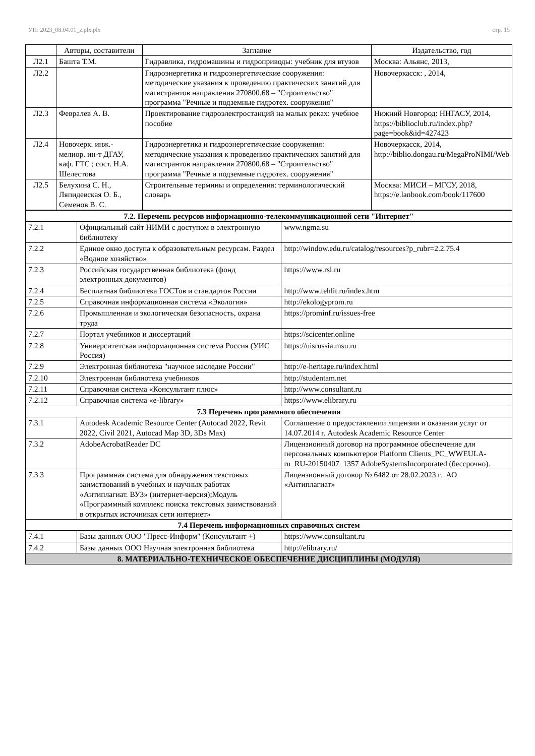УП: 2023_08.04.01_z.plx.plx стр. 15
| | Авторы, составители | Заглавие | Издательство, год |
| --- | --- | --- | --- |
| Л2.1 | Башта Т.М. | Гидравлика, гидромашины и гидроприводы: учебник для втузов | Москва: Альянс, 2013, |
| Л2.2 | | Гидроэнергетика и гидроэнергетические сооружения: методические указания к проведению практических занятий для магистрантов направления 270800.68 – "Строительство" программа "Речные и подземные гидротех. сооружения" | Новочеркасск: , 2014, |
| Л2.3 | Февралев А. В. | Проектирование гидроэлектростанций на малых реках: учебное пособие | Нижний Новгород: ННГАСУ, 2014, https://biblioclub.ru/index.php?page=book&id=427423 |
| Л2.4 | Новочерк. инж.-мелиор. ин-т ДГАУ, каф. ГТС ; сост. Н.А. Шелестова | Гидроэнергетика и гидроэнергетические сооружения: методические указания к проведению практических занятий для магистрантов направления 270800.68 – "Строительство" программа "Речные и подземные гидротех. сооружения" | Новочеркасск, 2014, http://biblio.dongau.ru/MegaProNIMI/Web |
| Л2.5 | Белухина С. Н., Ляпидевская О. Б., Семенов В. С. | Строительные термины и определения: терминологический словарь | Москва: МИСИ – МГСУ, 2018, https://e.lanbook.com/book/117600 |
| 7.2. Перечень ресурсов информационно-телекоммуникационной сети "Интернет" | | |
| 7.2.1 | Официальный сайт НИМИ с доступом в электронную библиотеку | www.ngma.su |
| 7.2.2 | Единое окно доступа к образовательным ресурсам. Раздел «Водное хозяйство» | http://window.edu.ru/catalog/resources?p_rubr=2.2.75.4 |
| 7.2.3 | Российская государственная библиотека (фонд электронных документов) | https://www.rsl.ru |
| 7.2.4 | Бесплатная библиотека ГОСТов и стандартов России | http://www.tehlit.ru/index.htm |
| 7.2.5 | Справочная информационная система «Экология» | http://ekologyprom.ru |
| 7.2.6 | Промышленная и экологическая безопасность, охрана труда | https://prominf.ru/issues-free |
| 7.2.7 | Портал учебников и диссертаций | https://scicenter.online |
| 7.2.8 | Университетская информационная система Россия (УИС Россия) | https://uisrussia.msu.ru |
| 7.2.9 | Электронная библиотека "научное наследие России" | http://e-heritage.ru/index.html |
| 7.2.10 | Электронная библиотека учебников | http://studentam.net |
| 7.2.11 | Справочная система «Консультант плюс» | http://www.consultant.ru |
| 7.2.12 | Справочная система «e-library» | https://www.elibrary.ru |
| 7.3 Перечень программного обеспечения | | |
| 7.3.1 | Autodesk Academic Resource Center (Autocad 2022, Revit 2022, Civil 2021, Autocad Map 3D, 3Ds Max) | Соглашение о предоставлении лицензии и оказании услуг от 14.07.2014 г. Autodesk Academic Resource Center |
| 7.3.2 | AdobeAcrobatReader DC | Лицензионный договор на программное обеспечение для персональных компьютеров Platform Clients_PC_WWEULA-ru_RU-20150407_1357 AdobeSystemsIncorporated (бессрочно). |
| 7.3.3 | Программная система для обнаружения текстовых заимствований в учебных и научных работах «Антиплагиат. ВУЗ» (интернет-версия);Модуль «Программный комплекс поиска текстовых заимствований в открытых источниках сети интернет» | Лицензионный договор № 6482 от 28.02.2023 г.. АО «Антиплагиат» |
| 7.4 Перечень информационных справочных систем | | |
| 7.4.1 | Базы данных ООО "Пресс-Информ" (Консультант +) | https://www.consultant.ru |
| 7.4.2 | Базы данных ООО Научная электронная библиотека | http://elibrary.ru/ |
| 8. МАТЕРИАЛЬНО-ТЕХНИЧЕСКОЕ ОБЕСПЕЧЕНИЕ ДИСЦИПЛИНЫ (МОДУЛЯ) | | |